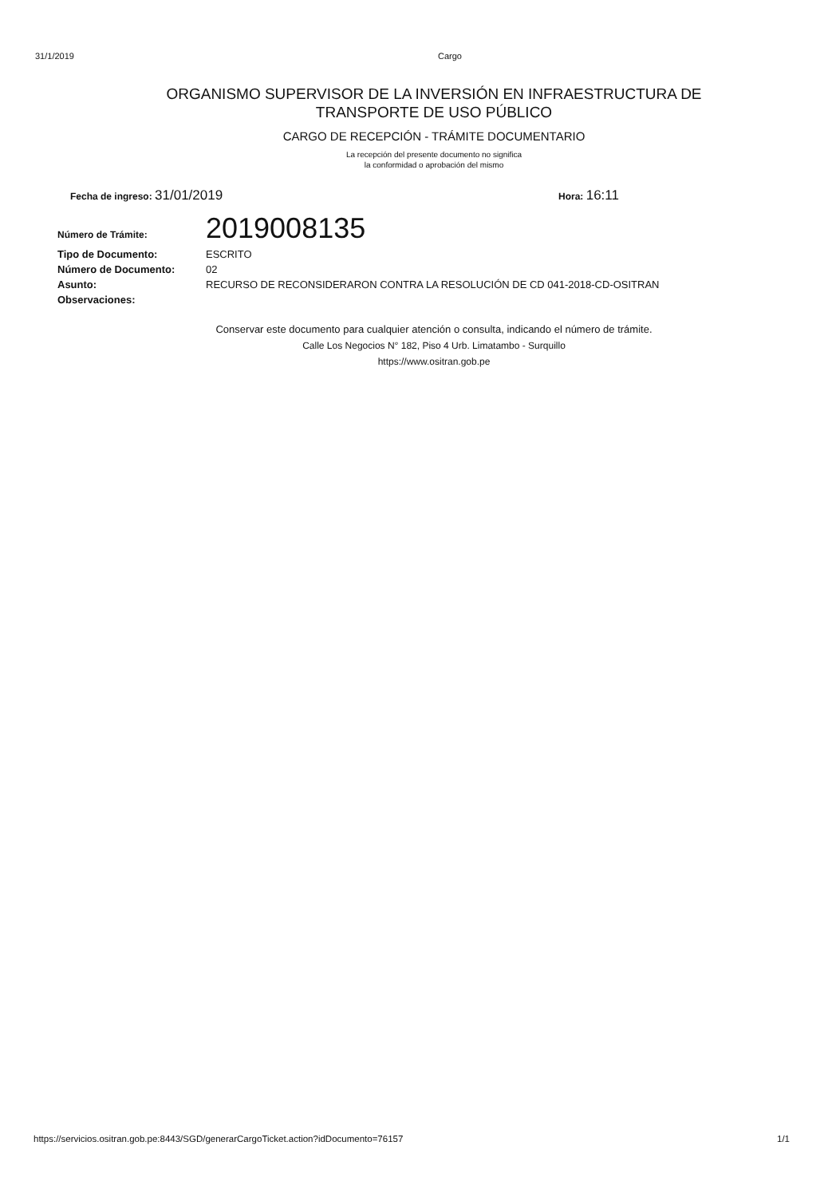31/1/2019 Cargo
ORGANISMO SUPERVISOR DE LA INVERSIÓN EN INFRAESTRUCTURA DE
TRANSPORTE DE USO PÚBLICO
CARGO DE RECEPCIÓN - TRÁMITE DOCUMENTARIO
La recepción del presente documento no significa
la conformidad o aprobación del mismo
Fecha de ingreso: 31/01/2019
Hora: 16:11
| Número de Trámite: | 2019008135 |
| Tipo de Documento: | ESCRITO |
| Número de Documento: | 02 |
| Asunto: | RECURSO DE RECONSIDERARON CONTRA LA RESOLUCIÓN DE CD 041-2018-CD-OSITRAN |
| Observaciones: | |
Conservar este documento para cualquier atención o consulta, indicando el número de trámite.
Calle Los Negocios N° 182, Piso 4 Urb. Limatambo - Surquillo
https://www.ositran.gob.pe
https://servicios.ositran.gob.pe:8443/SGD/generarCargoTicket.action?idDocumento=76157 1/1